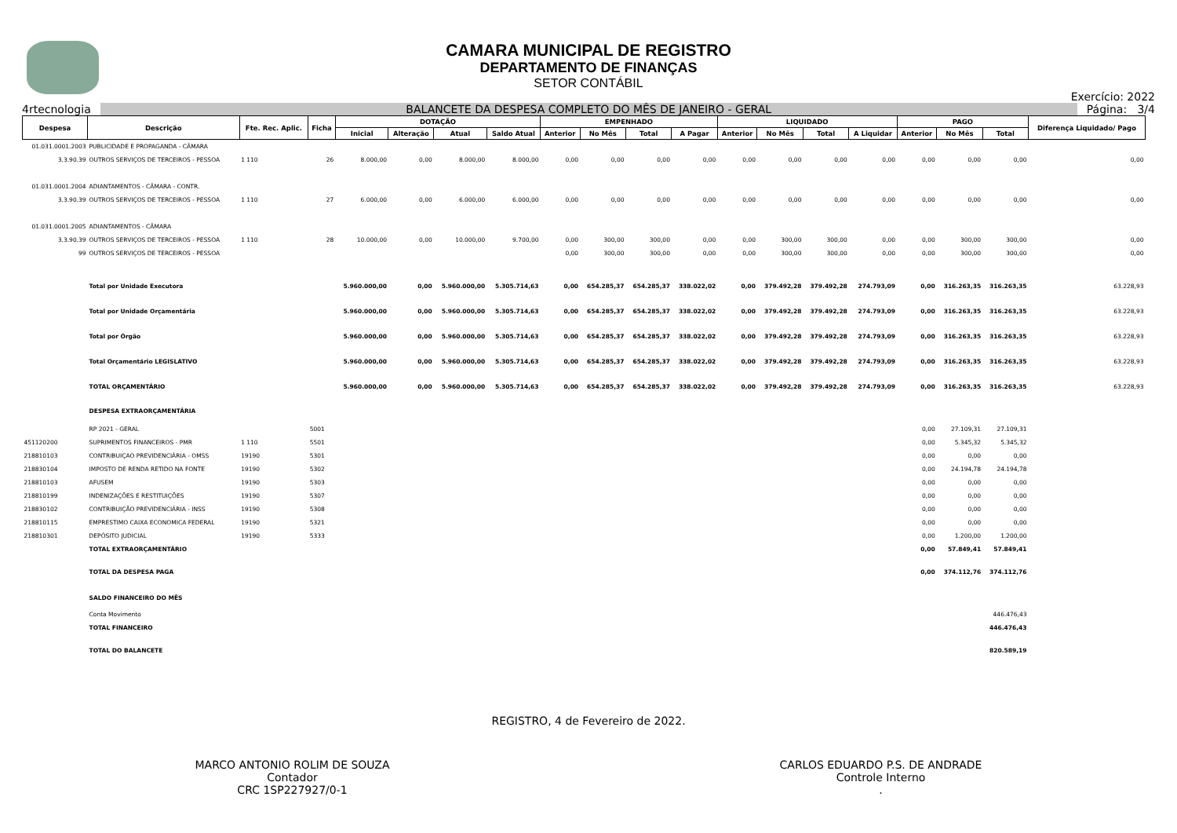CAMARA MUNICIPAL DE REGISTRO
DEPARTAMENTO DE FINANÇAS
SETOR CONTÁBIL
Exercício: 2022
4rtecnologia BALANCETE DA DESPESA COMPLETO DO MÊS DE JANEIRO - GERAL Página: 3/4
| Despesa | Descrição | Fte. Rec. Aplic. | Ficha | DOTAÇÃO | | | | EMPENHADO | | | | LIQUIDADO | | | | PAGO | | | Diferença Liquidado/ Pago |
| --- | --- | --- | --- | --- | --- | --- | --- | --- | --- | --- | --- | --- | --- | --- | --- | --- | --- | --- | --- |
| | | | | Inicial | Alteração | Atual | Saldo Atual | Anterior | No Mês | Total | A Pagar | Anterior | No Mês | Total | A Liquidar | Anterior | No Mês | Total | |
| 01.031.0001.2003 | PUBLICIDADE E PROPAGANDA - CÂMARA | | | | | | | | | | | | | | | | | | |
| 3.3.90.39 | OUTROS SERVIÇOS DE TERCEIROS - PESSOA | 1 110 | 26 | 8.000,00 | 0,00 | 8.000,00 | 8.000,00 | 0,00 | 0,00 | 0,00 | 0,00 | 0,00 | 0,00 | 0,00 | 0,00 | 0,00 | 0,00 | 0,00 | 0,00 |
| 01.031.0001.2004 | ADIANTAMENTOS - CÂMARA - CONTR. | | | | | | | | | | | | | | | | | | |
| 3.3.90.39 | OUTROS SERVIÇOS DE TERCEIROS - PESSOA | 1 110 | 27 | 6.000,00 | 0,00 | 6.000,00 | 6.000,00 | 0,00 | 0,00 | 0,00 | 0,00 | 0,00 | 0,00 | 0,00 | 0,00 | 0,00 | 0,00 | 0,00 | 0,00 |
| 01.031.0001.2005 | ADIANTAMENTOS - CÂMARA | | | | | | | | | | | | | | | | | | |
| 3.3.90.39 | OUTROS SERVIÇOS DE TERCEIROS - PESSOA | 1 110 | 28 | 10.000,00 | 0,00 | 10.000,00 | 9.700,00 | 0,00 | 300,00 | 300,00 | 0,00 | 0,00 | 300,00 | 300,00 | 0,00 | 0,00 | 300,00 | 300,00 | 0,00 |
| 99 | OUTROS SERVIÇOS DE TERCEIROS - PESSOA | | | | | | | 0,00 | 300,00 | 300,00 | 0,00 | 0,00 | 300,00 | 300,00 | 0,00 | 0,00 | 300,00 | 300,00 | 0,00 |
| | Total por Unidade Executora | | | 5.960.000,00 | 0,00 | 5.960.000,00 | 5.305.714,63 | 0,00 | 654.285,37 | 654.285,37 | 338.022,02 | 0,00 | 379.492,28 | 379.492,28 | 274.793,09 | 0,00 | 316.263,35 | 316.263,35 | 63.228,93 |
| | Total por Unidade Orçamentária | | | 5.960.000,00 | 0,00 | 5.960.000,00 | 5.305.714,63 | 0,00 | 654.285,37 | 654.285,37 | 338.022,02 | 0,00 | 379.492,28 | 379.492,28 | 274.793,09 | 0,00 | 316.263,35 | 316.263,35 | 63.228,93 |
| | Total por Órgão | | | 5.960.000,00 | 0,00 | 5.960.000,00 | 5.305.714,63 | 0,00 | 654.285,37 | 654.285,37 | 338.022,02 | 0,00 | 379.492,28 | 379.492,28 | 274.793,09 | 0,00 | 316.263,35 | 316.263,35 | 63.228,93 |
| | Total Orçamentário LEGISLATIVO | | | 5.960.000,00 | 0,00 | 5.960.000,00 | 5.305.714,63 | 0,00 | 654.285,37 | 654.285,37 | 338.022,02 | 0,00 | 379.492,28 | 379.492,28 | 274.793,09 | 0,00 | 316.263,35 | 316.263,35 | 63.228,93 |
| | TOTAL ORÇAMENTÁRIO | | | 5.960.000,00 | 0,00 | 5.960.000,00 | 5.305.714,63 | 0,00 | 654.285,37 | 654.285,37 | 338.022,02 | 0,00 | 379.492,28 | 379.492,28 | 274.793,09 | 0,00 | 316.263,35 | 316.263,35 | 63.228,93 |
| | DESPESA EXTRAORÇAMENTÁRIA | | | | | | | | | | | | | | | | | | |
| | RP 2021 - GERAL | | 5001 | | | | | | | | | | | | | 0,00 | 27.109,31 | 27.109,31 | |
| 451120200 | SUPRIMENTOS FINANCEIROS - PMR | 1 110 | 5501 | | | | | | | | | | | | | 0,00 | 5.345,32 | 5.345,32 | |
| 218810103 | CONTRIBUIÇAO PREVIDENCIÁRIA - OMSS | 19190 | 5301 | | | | | | | | | | | | | 0,00 | 0,00 | 0,00 | |
| 218830104 | IMPOSTO DE RENDA RETIDO NA FONTE | 19190 | 5302 | | | | | | | | | | | | | 0,00 | 24.194,78 | 24.194,78 | |
| 218810103 | AFUSEM | 19190 | 5303 | | | | | | | | | | | | | 0,00 | 0,00 | 0,00 | |
| 218810199 | INDENIZAÇÕES E RESTITUIÇÕES | 19190 | 5307 | | | | | | | | | | | | | 0,00 | 0,00 | 0,00 | |
| 218830102 | CONTRIBUIÇÃO PREVIDENCIÁRIA - INSS | 19190 | 5308 | | | | | | | | | | | | | 0,00 | 0,00 | 0,00 | |
| 218810115 | EMPRESTIMO CAIXA ECONOMICA FEDERAL | 19190 | 5321 | | | | | | | | | | | | | 0,00 | 0,00 | 0,00 | |
| 218810301 | DEPÓSITO JUDICIAL | 19190 | 5333 | | | | | | | | | | | | | 0,00 | 1.200,00 | 1.200,00 | |
| | TOTAL EXTRAORÇAMENTÁRIO | | | | | | | | | | | | | | | 0,00 | 57.849,41 | 57.849,41 | |
| | TOTAL DA DESPESA PAGA | | | | | | | | | | | | | | | 0,00 | 374.112,76 | 374.112,76 | |
| | SALDO FINANCEIRO DO MÊS | | | | | | | | | | | | | | | | | | |
| | Conta Movimento | | | | | | | | | | | | | | | | | 446.476,43 | |
| | TOTAL FINANCEIRO | | | | | | | | | | | | | | | | | 446.476,43 | |
| | TOTAL DO BALANCETE | | | | | | | | | | | | | | | | | 820.589,19 | |
REGISTRO, 4 de Fevereiro de 2022.
MARCO ANTONIO ROLIM DE SOUZA
Contador
CRC 1SP227927/0-1
CARLOS EDUARDO P.S. DE ANDRADE
Controle Interno
.